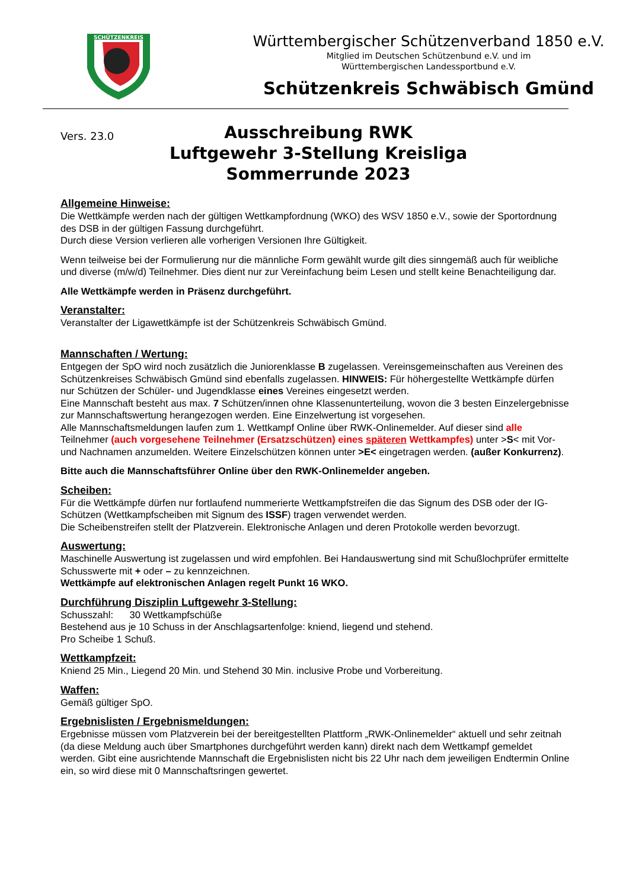SCHÜTZENKREIS
Württembergischer Schützenverband 1850 e.V.
Mitglied im Deutschen Schützenbund e.V. und im
Württembergischen Landessportbund e.V.
Schützenkreis Schwäbisch Gmünd
Vers. 23.0
Ausschreibung RWK
Luftgewehr 3-Stellung Kreisliga
Sommerrunde 2023
Allgemeine Hinweise:
Die Wettkämpfe werden nach der gültigen Wettkampfordnung (WKO) des WSV 1850 e.V., sowie der Sportordnung des DSB in der gültigen Fassung durchgeführt.
Durch diese Version verlieren alle vorherigen Versionen Ihre Gültigkeit.
Wenn teilweise bei der Formulierung nur die männliche Form gewählt wurde gilt dies sinngemäß auch für weibliche und diverse (m/w/d) Teilnehmer. Dies dient nur zur Vereinfachung beim Lesen und stellt keine Benachteiligung dar.
Alle Wettkämpfe werden in Präsenz durchgeführt.
Veranstalter:
Veranstalter der Ligawettkämpfe ist der Schützenkreis Schwäbisch Gmünd.
Mannschaften / Wertung:
Entgegen der SpO wird noch zusätzlich die Juniorenklasse B zugelassen. Vereinsgemeinschaften aus Vereinen des Schützenkreises Schwäbisch Gmünd sind ebenfalls zugelassen. HINWEIS: Für höhergestellte Wettkämpfe dürfen nur Schützen der Schüler- und Jugendklasse eines Vereines eingesetzt werden.
Eine Mannschaft besteht aus max. 7 Schützen/innen ohne Klassenunterteilung, wovon die 3 besten Einzelergebnisse zur Mannschaftswertung herangezogen werden. Eine Einzelwertung ist vorgesehen.
Alle Mannschaftsmeldungen laufen zum 1. Wettkampf Online über RWK-Onlinemelder. Auf dieser sind alle Teilnehmer (auch vorgesehene Teilnehmer (Ersatzschützen) eines späteren Wettkampfes) unter >S< mit Vor- und Nachnamen anzumelden. Weitere Einzelschützen können unter >E< eingetragen werden. (außer Konkurrenz).
Bitte auch die Mannschaftsführer Online über den RWK-Onlinemelder angeben.
Scheiben:
Für die Wettkämpfe dürfen nur fortlaufend nummerierte Wettkampfstreifen die das Signum des DSB oder der IG-Schützen (Wettkampfscheiben mit Signum des ISSF) tragen verwendet werden.
Die Scheibenstreifen stellt der Platzverein. Elektronische Anlagen und deren Protokolle werden bevorzugt.
Auswertung:
Maschinelle Auswertung ist zugelassen und wird empfohlen. Bei Handauswertung sind mit Schußlochprüfer ermittelte Schusswerte mit + oder – zu kennzeichnen.
Wettkämpfe auf elektronischen Anlagen regelt Punkt 16 WKO.
Durchführung Disziplin Luftgewehr 3-Stellung:
Schusszahl: 30 Wettkampfschüße
Bestehend aus je 10 Schuss in der Anschlagsartenfolge: kniend, liegend und stehend.
Pro Scheibe 1 Schuß.
Wettkampfzeit:
Kniend 25 Min., Liegend 20 Min. und Stehend 30 Min. inclusive Probe und Vorbereitung.
Waffen:
Gemäß gültiger SpO.
Ergebnislisten / Ergebnismeldungen:
Ergebnisse müssen vom Platzverein bei der bereitgestellten Plattform „RWK-Onlinemelder“ aktuell und sehr zeitnah (da diese Meldung auch über Smartphones durchgeführt werden kann) direkt nach dem Wettkampf gemeldet werden. Gibt eine ausrichtende Mannschaft die Ergebnislisten nicht bis 22 Uhr nach dem jeweiligen Endtermin Online ein, so wird diese mit 0 Mannschaftsringen gewertet.